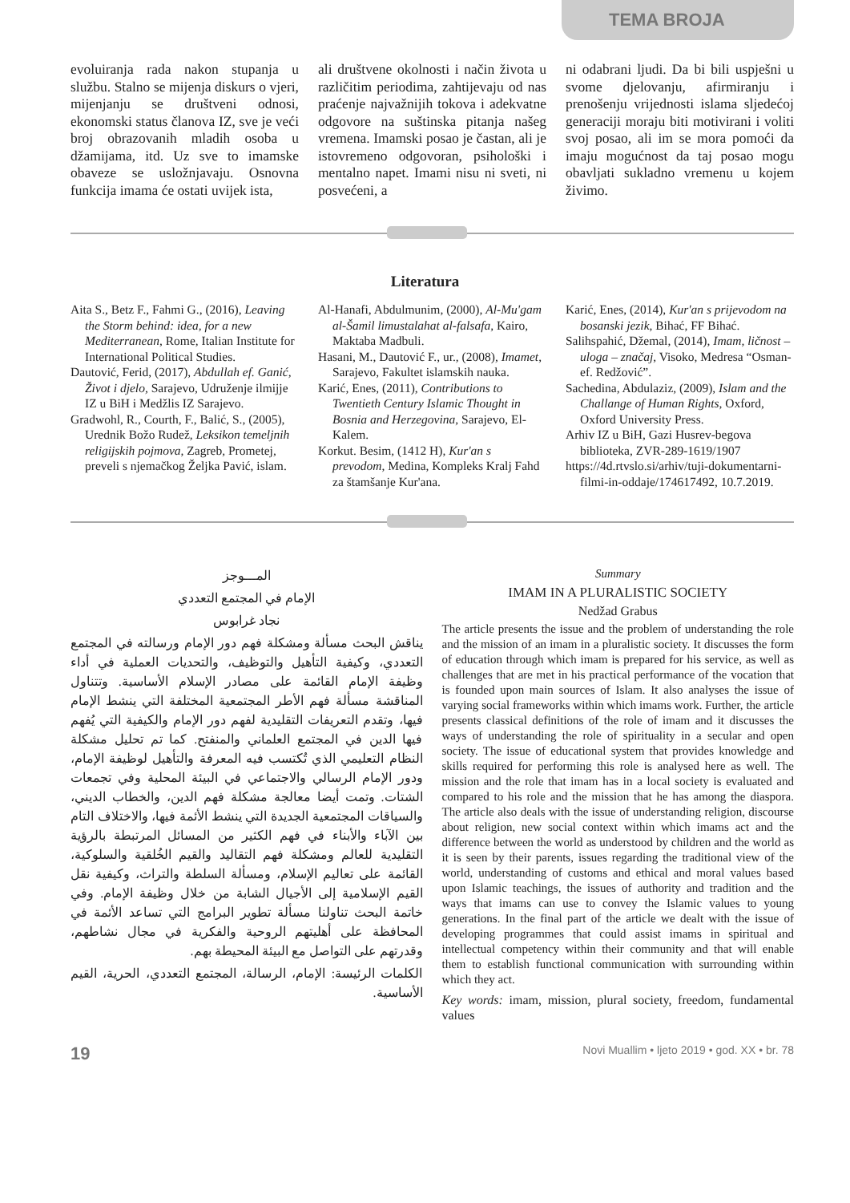TEMA BROJA
evoluiranja rada nakon stupanja u službu. Stalno se mijenja diskurs o vjeri, mijenjanju se društveni odnosi, ekonomski status članova IZ, sve je veći broj obrazovanih mladih osoba u džamijama, itd. Uz sve to imamske obaveze se usložnjavaju. Osnovna funkcija imama će ostati uvijek ista,
ali društvene okolnosti i način života u različitim periodima, zahtijevaju od nas praćenje najvažnijih tokova i adekvatne odgovore na suštinska pitanja našeg vremena. Imamski posao je častan, ali je istovremeno odgovoran, psihološki i mentalno napet. Imami nisu ni sveti, ni posvećeni, a
ni odabrani ljudi. Da bi bili uspješni u svome djelovanju, afirmiranju i prenošenju vrijednosti islama sljedećoj generaciji moraju biti motivirani i voliti svoj posao, ali im se mora pomoći da imaju mogućnost da taj posao mogu obavljati sukladno vremenu u kojem živimo.
Literatura
Aita S., Betz F., Fahmi G., (2016), Leaving the Storm behind: idea, for a new Mediterranean, Rome, Italian Institute for International Political Studies.
Dautović, Ferid, (2017), Abdullah ef. Ganić, Život i djelo, Sarajevo, Udruženje ilmijje IZ u BiH i Medžlis IZ Sarajevo.
Gradwohl, R., Courth, F., Balić, S., (2005), Urednik Božo Rudež, Leksikon temeljnih religijskih pojmova, Zagreb, Prometej, preveli s njemačkog Željka Pavić, islam.
Al-Hanafi, Abdulmunim, (2000), Al-Mu'gam al-Šamil limustalahat al-falsafa, Kairo, Maktaba Madbuli.
Hasani, M., Dautović F., ur., (2008), Imamet, Sarajevo, Fakultet islamskih nauka.
Karić, Enes, (2011), Contributions to Twentieth Century Islamic Thought in Bosnia and Herzegovina, Sarajevo, El-Kalem.
Korkut. Besim, (1412 H), Kur'an s prevodom, Medina, Kompleks Kralj Fahd za štamšanje Kur'ana.
Karić, Enes, (2014), Kur'an s prijevodom na bosanski jezik, Bihać, FF Bihać.
Salihspahić, Džemal, (2014), Imam, ličnost – uloga – značaj, Visoko, Medresa “Osman-ef. Redžović”.
Sachedina, Abdulaziz, (2009), Islam and the Challange of Human Rights, Oxford, Oxford University Press.
Arhiv IZ u BiH, Gazi Husrev-begova biblioteka, ZVR-289-1619/1907
https://4d.rtvslo.si/arhiv/tuji-dokumentarni-filmi-in-oddaje/174617492, 10.7.2019.
المـــوجز
الإمام في المجتمع التعددي
نجاد غرابوس
يناقش البحث مسألة ومشكلة فهم دور الإمام ورسالته في المجتمع التعددي، وكيفية التأهيل والتوظيف، والتحديات العملية في أداء وظيفة الإمام القائمة على مصادر الإسلام الأساسية. وتتناول المناقشة مسألة فهم الأطر المجتمعية المختلفة التي ينشط الإمام فيها، وتقدم التعريفات التقليدية لفهم دور الإمام والكيفية التي يُفهم فيها الدين في المجتمع العلماني والمنفتح. كما تم تحليل مشكلة النظام التعليمي الذي تُكتسب فيه المعرفة والتأهيل لوظيفة الإمام، ودور الإمام الرسالي والاجتماعي في البيئة المحلية وفي تجمعات الشتات. وتمت أيضا معالجة مشكلة فهم الدين، والخطاب الديني، والسياقات المجتمعية الجديدة التي ينشط الأئمة فيها، والاختلاف التام بين الآباء والأبناء في فهم الكثير من المسائل المرتبطة بالرؤية التقليدية للعالم ومشكلة فهم التقاليد والقيم الخُلقية والسلوكية، القائمة على تعاليم الإسلام، ومسألة السلطة والتراث، وكيفية نقل القيم الإسلامية إلى الأجيال الشابة من خلال وظيفة الإمام. وفي خاتمة البحث تناولنا مسألة تطوير البرامج التي تساعد الأئمة في المحافظة على أهليتهم الروحية والفكرية في مجال نشاطهم، وقدرتهم على التواصل مع البيئة المحيطة بهم.
الكلمات الرئيسة: الإمام، الرسالة، المجتمع التعددي، الحرية، القيم الأساسية.
Summary
IMAM IN A PLURALISTIC SOCIETY
Nedžad Grabus
The article presents the issue and the problem of understanding the role and the mission of an imam in a pluralistic society. It discusses the form of education through which imam is prepared for his service, as well as challenges that are met in his practical performance of the vocation that is founded upon main sources of Islam. It also analyses the issue of varying social frameworks within which imams work. Further, the article presents classical definitions of the role of imam and it discusses the ways of understanding the role of spirituality in a secular and open society. The issue of educational system that provides knowledge and skills required for performing this role is analysed here as well. The mission and the role that imam has in a local society is evaluated and compared to his role and the mission that he has among the diaspora. The article also deals with the issue of understanding religion, discourse about religion, new social context within which imams act and the difference between the world as understood by children and the world as it is seen by their parents, issues regarding the traditional view of the world, understanding of customs and ethical and moral values based upon Islamic teachings, the issues of authority and tradition and the ways that imams can use to convey the Islamic values to young generations. In the final part of the article we dealt with the issue of developing programmes that could assist imams in spiritual and intellectual competency within their community and that will enable them to establish functional communication with surrounding within which they act.
Key words: imam, mission, plural society, freedom, fundamental values
19 Novi Muallim • ljeto 2019 • god. XX • br. 78